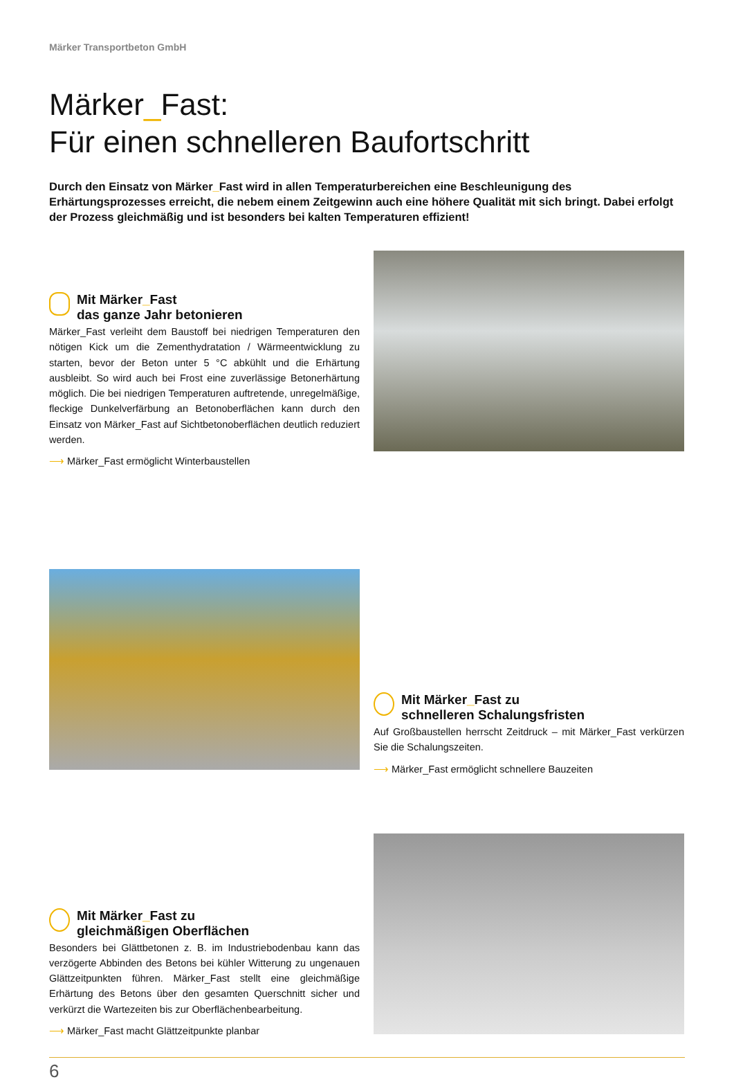Märker Transportbeton GmbH
Märker_Fast:
Für einen schnelleren Baufortschritt
Durch den Einsatz von Märker_Fast wird in allen Temperaturbereichen eine Beschleunigung des Erhärtungsprozesses erreicht, die nebem einem Zeitgewinn auch eine höhere Qualität mit sich bringt. Dabei erfolgt der Prozess gleichmäßig und ist besonders bei kalten Temperaturen effizient!
Mit Märker_Fast
das ganze Jahr betonieren
Märker_Fast verleiht dem Baustoff bei niedrigen Temperaturen den nötigen Kick um die Zementhydratation / Wärmeentwicklung zu starten, bevor der Beton unter 5 °C abkühlt und die Erhärtung ausbleibt. So wird auch bei Frost eine zuverlässige Betonerhärtung möglich. Die bei niedrigen Temperaturen auftretende, unregelmäßige, fleckige Dunkelverfärbung an Betonoberflächen kann durch den Einsatz von Märker_Fast auf Sichtbetonoberflächen deutlich reduziert werden.
⟶ Märker_Fast ermöglicht Winterbaustellen
Mit Märker_Fast zu
schnelleren Schalungsfristen
Auf Großbaustellen herrscht Zeitdruck – mit Märker_Fast verkürzen Sie die Schalungszeiten.
⟶ Märker_Fast ermöglicht schnellere Bauzeiten
Mit Märker_Fast zu
gleichmäßigen Oberflächen
Besonders bei Glättbetonen z. B. im Industriebodenbau kann das verzögerte Abbinden des Betons bei kühler Witterung zu ungenauen Glättzeitpunkten führen. Märker_Fast stellt eine gleichmäßige Erhärtung des Betons über den gesamten Querschnitt sicher und verkürzt die Wartezeiten bis zur Oberflächenbearbeitung.
⟶ Märker_Fast macht Glättzeitpunkte planbar
6